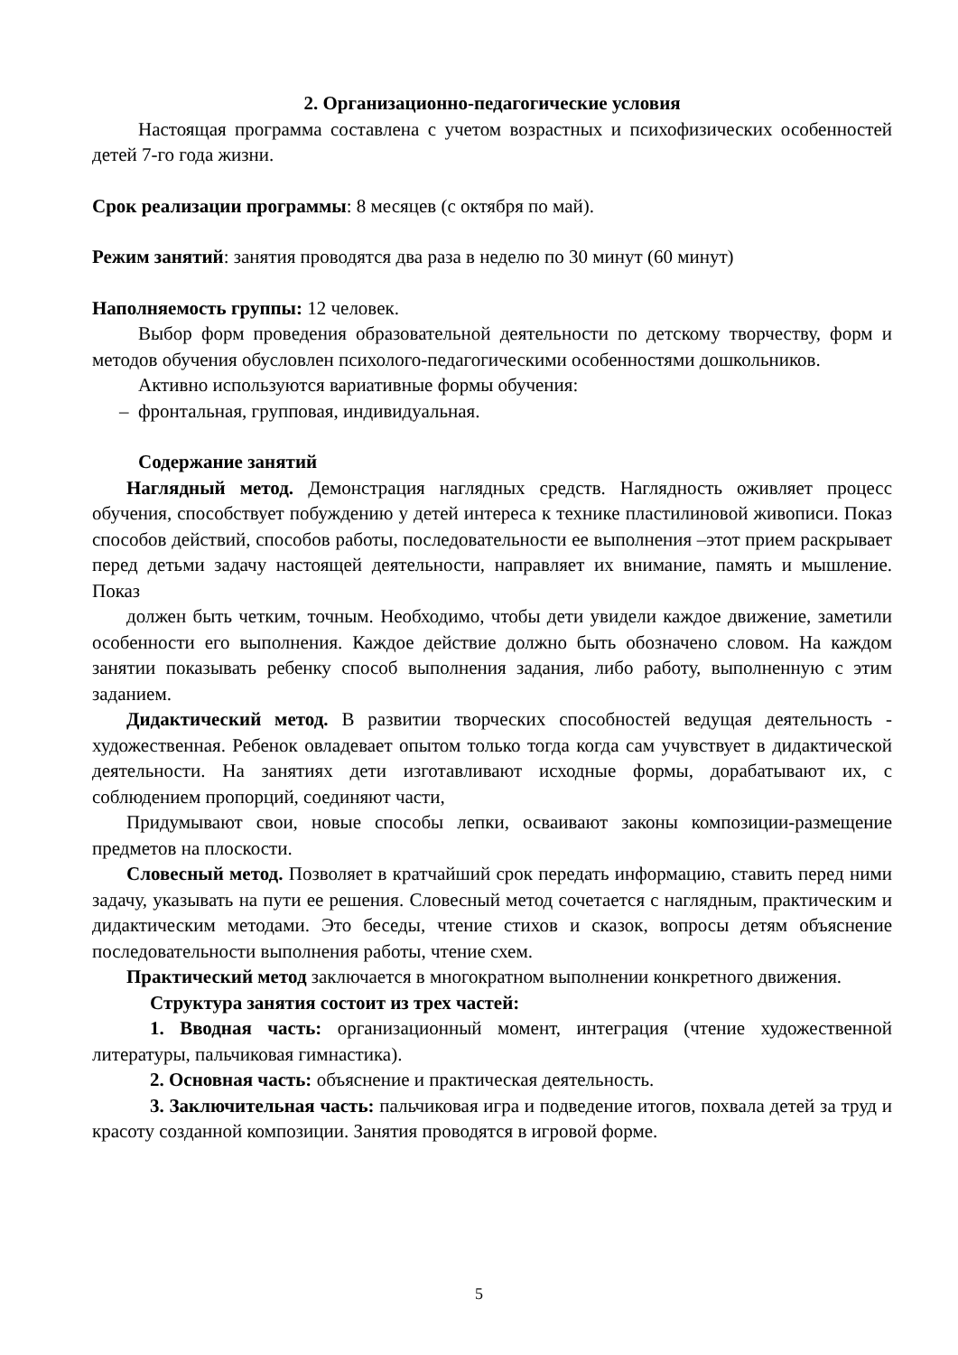2. Организационно-педагогические условия
Настоящая программа составлена с учетом возрастных и психофизических особенностей детей 7-го года жизни.
Срок реализации программы: 8 месяцев (с октября по май).
Режим занятий: занятия проводятся два раза в неделю по 30 минут (60 минут)
Наполняемость группы: 12 человек.
Выбор форм проведения образовательной деятельности по детскому творчеству, форм и методов обучения обусловлен психолого-педагогическими особенностями дошкольников.
Активно используются вариативные формы обучения:
– фронтальная, групповая, индивидуальная.
Содержание занятий
Наглядный метод. Демонстрация наглядных средств. Наглядность оживляет процесс обучения, способствует побуждению у детей интереса к технике пластилиновой живописи. Показ способов действий, способов работы, последовательности ее выполнения –этот прием раскрывает перед детьми задачу настоящей деятельности, направляет их внимание, память и мышление. Показ
должен быть четким, точным. Необходимо, чтобы дети увидели каждое движение, заметили особенности его выполнения. Каждое действие должно быть обозначено словом. На каждом занятии показывать ребенку способ выполнения задания, либо работу, выполненную с этим заданием.
Дидактический метод. В развитии творческих способностей ведущая деятельность - художественная. Ребенок овладевает опытом только тогда когда сам учувствует в дидактической деятельности. На занятиях дети изготавливают исходные формы, дорабатывают их, с соблюдением пропорций, соединяют части,
Придумывают свои, новые способы лепки, осваивают законы композиции-размещение предметов на плоскости.
Словесный метод. Позволяет в кратчайший срок передать информацию, ставить перед ними задачу, указывать на пути ее решения. Словесный метод сочетается с наглядным, практическим и дидактическим методами. Это беседы, чтение стихов и сказок, вопросы детям объяснение последовательности выполнения работы, чтение схем.
Практический метод заключается в многократном выполнении конкретного движения.
Структура занятия состоит из трех частей:
1. Вводная часть: организационный момент, интеграция (чтение художественной литературы, пальчиковая гимнастика).
2. Основная часть: объяснение и практическая деятельность.
3. Заключительная часть: пальчиковая игра и подведение итогов, похвала детей за труд и красоту созданной композиции. Занятия проводятся в игровой форме.
5